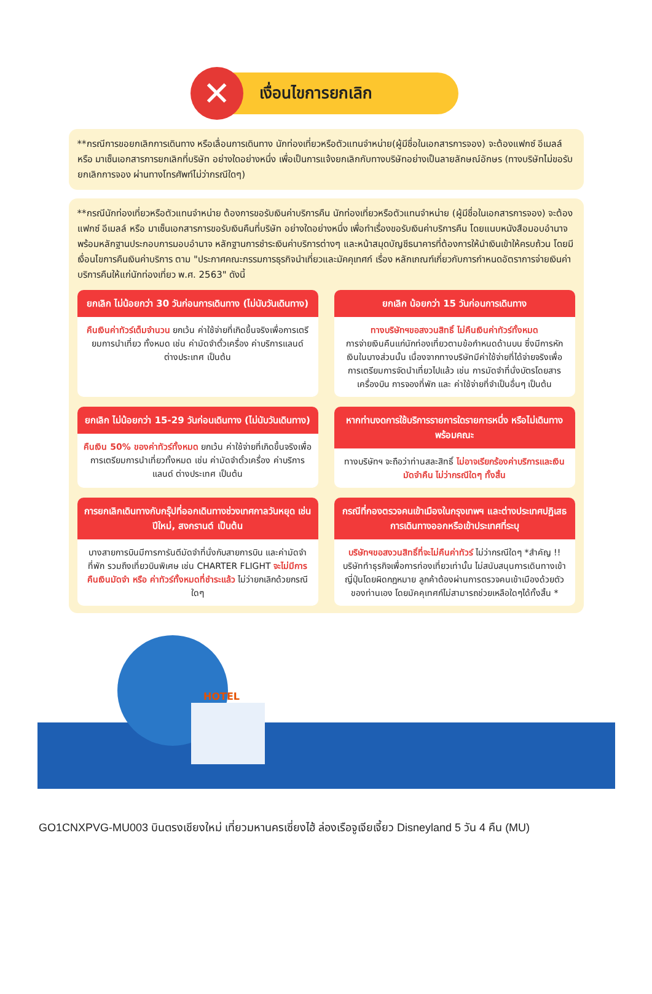✕
เงื่อนไขการยกเลิก
**กรณีการขอยกเลิกการเดินทาง หรือเลื่อนการเดินทาง นักท่องเที่ยวหรือตัวแทนจำหน่าย(ผู้มีชื่อในเอกสารการจอง) จะต้องแฟกซ์ อีเมลล์ หรือ มาเซ็นเอกสารการยกเลิกที่บริษัท อย่างใดอย่างหนึ่ง เพื่อเป็นการแจ้งยกเลิกกับทางบริษัทอย่างเป็นลายลักษณ์อักษร (ทางบริษัทไม่ขอรับยกเลิกการจอง ผ่านทางโทรศัพท์ไม่ว่ากรณีใดๆ)
**กรณีนักท่องเที่ยวหรือตัวแทนจำหน่าย ต้องการขอรับเงินค่าบริการคืน นักท่องเที่ยวหรือตัวแทนจำหน่าย (ผู้มีชื่อในเอกสารการจอง) จะต้องแฟกซ์ อีเมลล์ หรือ มาเซ็นเอกสารการขอรับเงินคืนที่บริษัท อย่างใดอย่างหนึ่ง เพื่อทำเรื่องขอรับเงินค่าบริการคืน โดยแนบหนังสือมอบอำนาจพร้อมหลักฐานประกอบการมอบอำนาจ หลักฐานการชำระเงินค่าบริการต่างๆ และหน้าสมุดบัญชีธนาคารที่ต้องการให้นำเงินเข้าให้ครบถ้วน โดยมีเงื่อนไขการคืนเงินค่าบริการ ตาม "ประกาศคณะกรรมการธุรกิจนำเที่ยวและมัคคุเทศก์ เรื่อง หลักเกณฑ์เกี่ยวกับการกำหนดอัตราการจ่ายเงินค่าบริการคืนให้แก่นักท่องเที่ยว พ.ศ. 2563" ดังนี้
ยกเลิก ไม่น้อยกว่า 30 วันก่อนการเดินทาง (ไม่นับวันเดินทาง)
คืนเงินค่าทัวร์เต็มจำนวน ยกเว้น ค่าใช้จ่ายที่เกิดขึ้นจริงเพื่อการเตรียมการนำเที่ยว ทั้งหมด เช่น ค่ามัดจำตั๋วเครื่อง ค่าบริการแลนด์ ต่างประเทศ เป็นต้น
ยกเลิก น้อยกว่า 15 วันก่อนการเดินทาง
ทางบริษัทฯขอสงวนสิทธิ์ ไม่คืนเงินค่าทัวร์ทั้งหมด
การจ่ายเงินคืนแก่นักท่องเที่ยวตามข้อกำหนดด้านบน ซึ่งมีการหักเงินในบางส่วนนั้น เนื่องจากทางบริษัทมีค่าใช้จ่ายที่ได้จ่ายจริงเพื่อการเตรียมการจัดนำเที่ยวไปแล้ว เช่น การมัดจำที่นั่งบัตรโดยสารเครื่องบิน การจองที่พัก และ ค่าใช้จ่ายที่จำเป็นอื่นๆ เป็นต้น
ยกเลิก ไม่น้อยกว่า 15-29 วันก่อนเดินทาง (ไม่นับวันเดินทาง)
คืนเงิน 50% ของค่าทัวร์ทั้งหมด ยกเว้น ค่าใช้จ่ายที่เกิดขึ้นจริงเพื่อการเตรียมการนำเที่ยวทั้งหมด เช่น ค่ามัดจำตั๋วเครื่อง ค่าบริการแลนด์ ต่างประเทศ เป็นต้น
หากท่านงดการใช้บริการรายการใดรายการหนึ่ง หรือไม่เดินทางพร้อมคณะ
ทางบริษัทฯ จะถือว่าท่านสละสิทธิ์ ไม่อาจเรียกร้องค่าบริการและเงินมัดจำคืน ไม่ว่ากรณีใดๆ ทั้งสิ้น
การยกเลิกเดินทางกับกรุ๊ปที่ออกเดินทางช่วงเทศกาลวันหยุด เช่น ปีใหม่, สงกรานต์ เป็นต้น
บางสายการบินมีการการันตีมัดจำที่นั่งกับสายการบิน และค่ามัดจำที่พัก รวมถึงเที่ยวบินพิเศษ เช่น CHARTER FLIGHT จะไม่มีการคืนเงินมัดจำ หรือ ค่าทัวร์ทั้งหมดที่ชำระแล้ว ไม่ว่ายกเลิกด้วยกรณีใดๆ
กรณีที่กองตรวจคนเข้าเมืองในกรุงเทพฯ และต่างประเทศปฏิเสธการเดินทางออกหรือเข้าประเทศที่ระบุ
บริษัทฯขอสงวนสิทธิ์ที่จะไม่คืนค่าทัวร์ ไม่ว่ากรณีใดๆ *สำคัญ !! บริษัททำธุรกิจเพื่อการท่องเที่ยวเท่านั้น ไม่สนับสนุนการเดินทางเข้าญี่ปุ่นโดยผิดกฎหมาย ลูกค้าต้องผ่านการตรวจคนเข้าเมืองด้วยตัวของท่านเอง โดยมัคคุเทศก์ไม่สามารถช่วยเหลือใดๆได้ทั้งสิ้น *
HOTEL
GO1CNXPVG-MU003 บินตรงเชียงใหม่ เที่ยวมหานครเซี่ยงไฮ้ ล่องเรือจูเจียเจี้ยว Disneyland 5 วัน 4 คืน (MU)